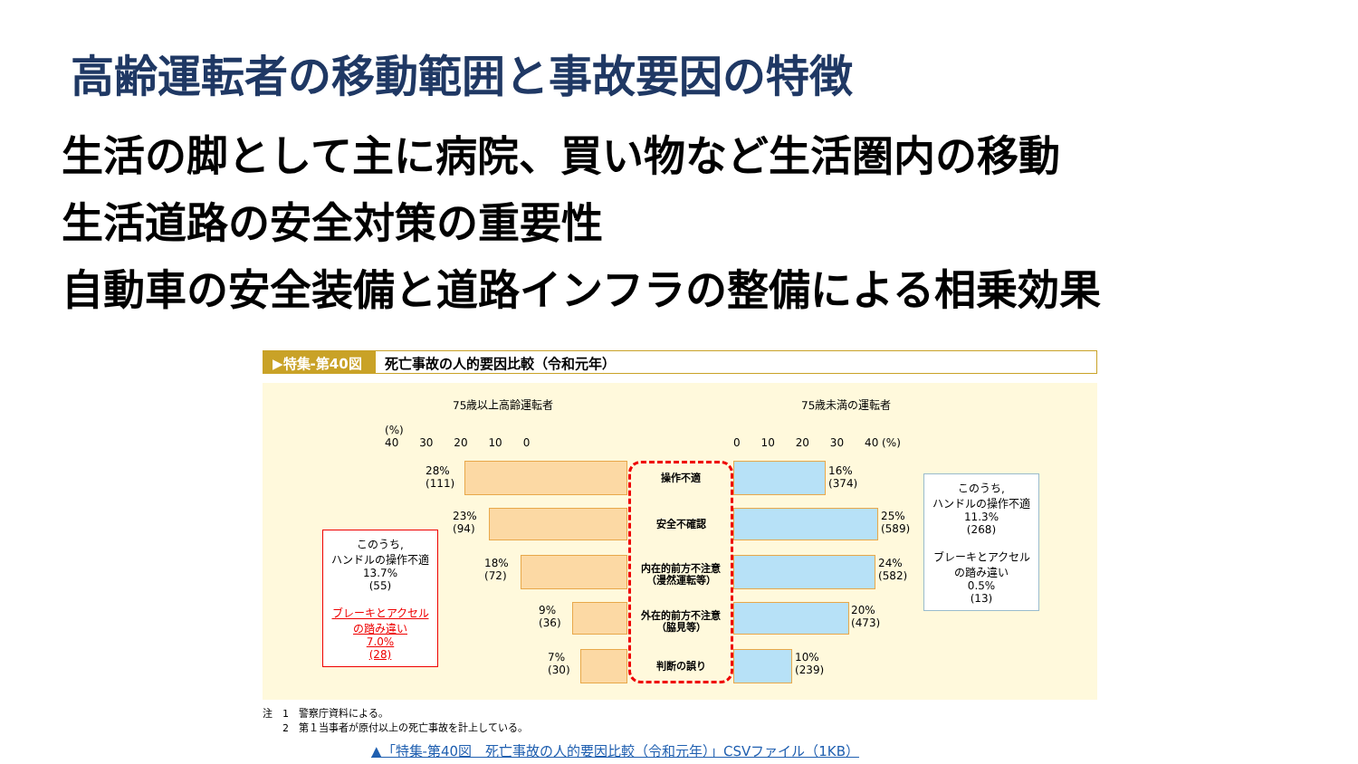高齢運転者の移動範囲と事故要因の特徴
生活の脚として主に病院、買い物など生活圏内の移動
生活道路の安全対策の重要性
自動車の安全装備と道路インフラの整備による相乗効果
▶特集-第40図 死亡事故の人的要因比較（令和元年）
75歳以上高齢運転者 75歳未満の運転者
(%)
40 30 20 10 0
0 10 20 30 40 (%)
28%
(111)
23%
(94)
18%
(72)
9%
(36)
7%
(30)
操作不適
安全不確認
内在的前方不注意
（漫然運転等）
外在的前方不注意
（脇見等）
判断の誤り
16%
(374)
25%
(589)
24%
(582)
20%
(473)
10%
(239)
このうち,
ハンドルの操作不適
13.7%
(55)
ブレーキとアクセル
の踏み違い
7.0%
(28)
このうち,
ハンドルの操作不適
11.3%
(268)
ブレーキとアクセル
の踏み違い
0.5%
(13)
注　1　警察庁資料による。
　　2　第１当事者が原付以上の死亡事故を計上している。
▲「特集-第40図　死亡事故の人的要因比較（令和元年）」CSVファイル（1KB）